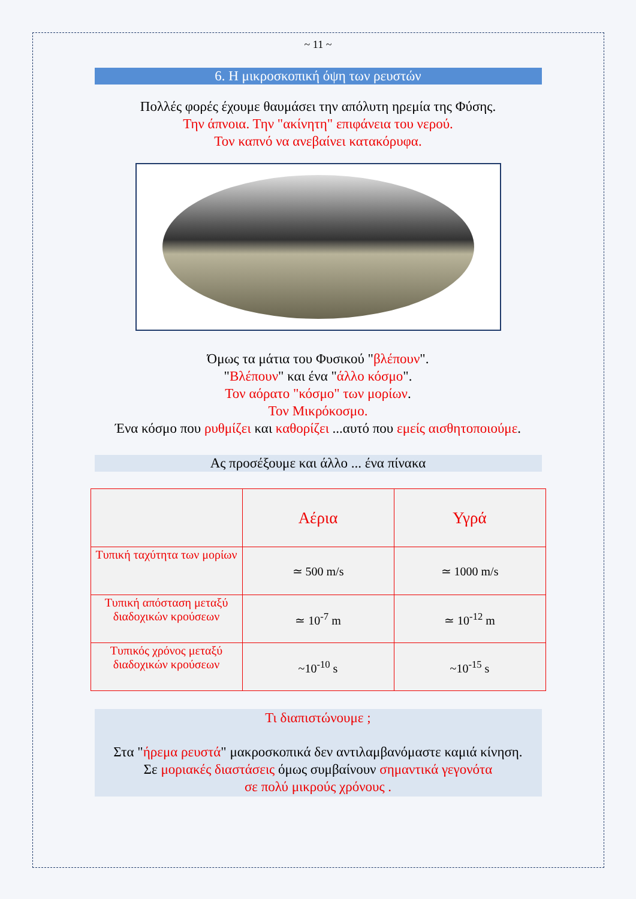~ 11 ~
6. Η μικροσκοπική όψη των ρευστών
Πολλές φορές έχουμε θαυμάσει την απόλυτη ηρεμία της Φύσης.
Την άπνοια. Την "ακίνητη" επιφάνεια του νερού.
Τον καπνό να ανεβαίνει κατακόρυφα.
Όμως τα μάτια του Φυσικού "βλέπουν".
"Βλέπουν" και ένα "άλλο κόσμο".
Τον αόρατο "κόσμο" των μορίων.
Τον Μικρόκοσμο.
Ένα κόσμο που ρυθμίζει και καθορίζει ...αυτό που εμείς αισθητοποιούμε.
Ας προσέξουμε και άλλο ... ένα πίνακα
| | Αέρια | Υγρά |
| --- | --- | --- |
| Τυπική ταχύτητα των μορίων | ≃ 500 m/s | ≃ 1000 m/s |
| Τυπική απόσταση μεταξύ διαδοχικών κρούσεων | ≃ 10<sup>-7</sup> m | ≃ 10<sup>-12</sup> m |
| Τυπικός χρόνος μεταξύ διαδοχικών κρούσεων | ~10<sup>-10</sup> s | ~10<sup>-15</sup> s |
Τι διαπιστώνουμε ;
Στα "ήρεμα ρευστά" μακροσκοπικά δεν αντιλαμβανόμαστε καμιά κίνηση.
Σε μοριακές διαστάσεις όμως συμβαίνουν σημαντικά γεγονότα
σε πολύ μικρούς χρόνους .